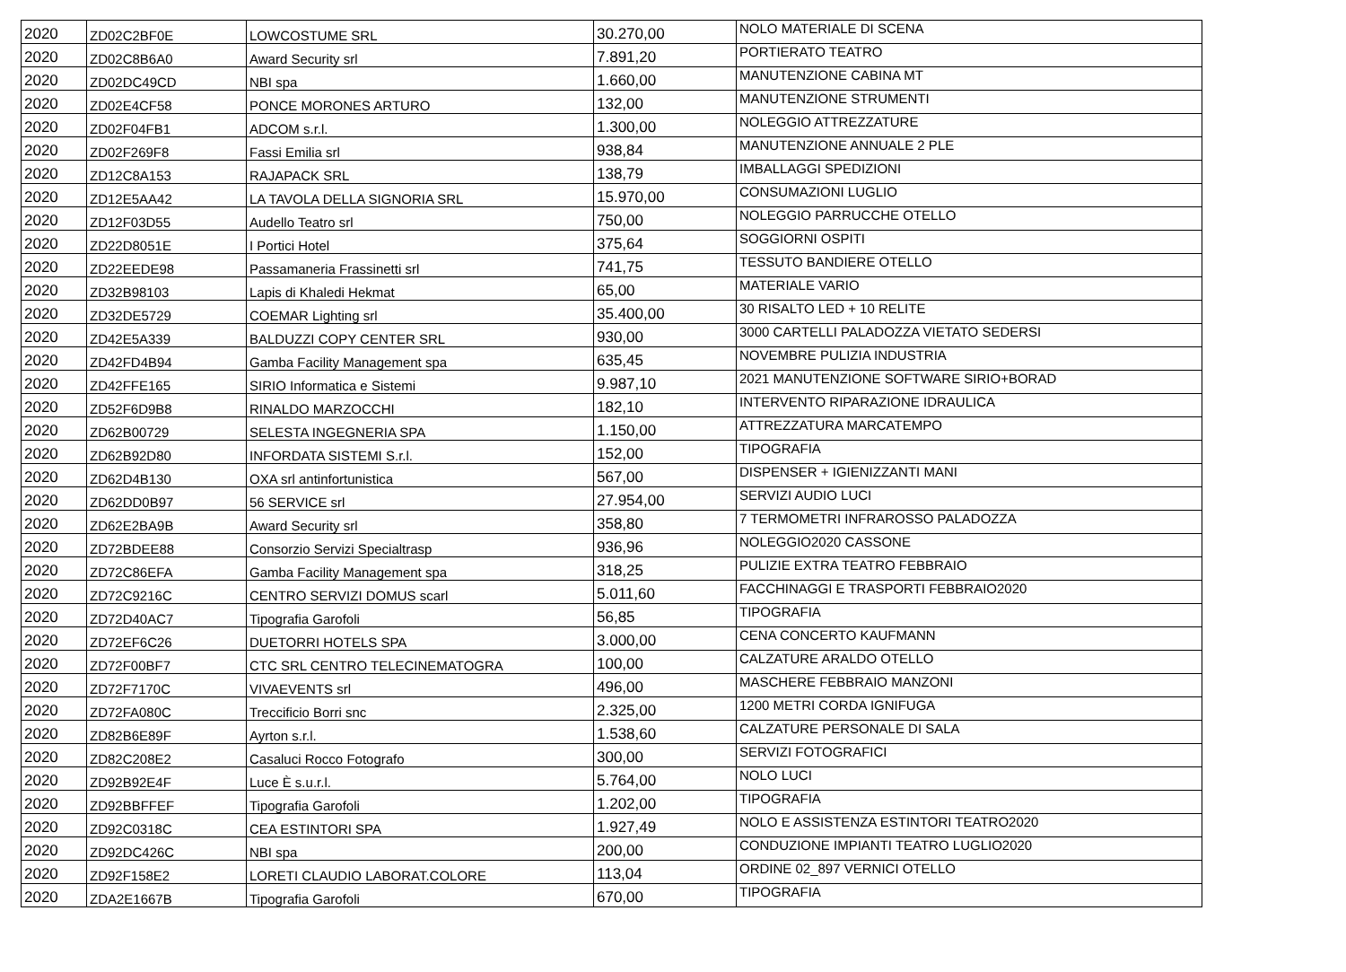| 2020 | ZD02C2BF0E | LOWCOSTUME SRL | 30.270,00 | NOLO MATERIALE DI SCENA |
| 2020 | ZD02C8B6A0 | Award Security srl | 7.891,20 | PORTIERATO TEATRO |
| 2020 | ZD02DC49CD | NBI spa | 1.660,00 | MANUTENZIONE CABINA MT |
| 2020 | ZD02E4CF58 | PONCE MORONES ARTURO | 132,00 | MANUTENZIONE STRUMENTI |
| 2020 | ZD02F04FB1 | ADCOM s.r.l. | 1.300,00 | NOLEGGIO ATTREZZATURE |
| 2020 | ZD02F269F8 | Fassi Emilia srl | 938,84 | MANUTENZIONE ANNUALE 2 PLE |
| 2020 | ZD12C8A153 | RAJAPACK SRL | 138,79 | IMBALLAGGI SPEDIZIONI |
| 2020 | ZD12E5AA42 | LA TAVOLA DELLA SIGNORIA SRL | 15.970,00 | CONSUMAZIONI LUGLIO |
| 2020 | ZD12F03D55 | Audello Teatro srl | 750,00 | NOLEGGIO PARRUCCHE OTELLO |
| 2020 | ZD22D8051E | I Portici Hotel | 375,64 | SOGGIORNI OSPITI |
| 2020 | ZD22EEDE98 | Passamaneria Frassinetti srl | 741,75 | TESSUTO BANDIERE OTELLO |
| 2020 | ZD32B98103 | Lapis di Khaledi Hekmat | 65,00 | MATERIALE VARIO |
| 2020 | ZD32DE5729 | COEMAR Lighting srl | 35.400,00 | 30 RISALTO LED + 10 RELITE |
| 2020 | ZD42E5A339 | BALDUZZI COPY CENTER SRL | 930,00 | 3000 CARTELLI PALADOZZA VIETATO SEDERSI |
| 2020 | ZD42FD4B94 | Gamba Facility Management spa | 635,45 | NOVEMBRE PULIZIA INDUSTRIA |
| 2020 | ZD42FFE165 | SIRIO Informatica e Sistemi | 9.987,10 | 2021 MANUTENZIONE SOFTWARE SIRIO+BORAD |
| 2020 | ZD52F6D9B8 | RINALDO MARZOCCHI | 182,10 | INTERVENTO RIPARAZIONE IDRAULICA |
| 2020 | ZD62B00729 | SELESTA INGEGNERIA SPA | 1.150,00 | ATTREZZATURA MARCATEMPO |
| 2020 | ZD62B92D80 | INFORDATA SISTEMI S.r.l. | 152,00 | TIPOGRAFIA |
| 2020 | ZD62D4B130 | OXA srl antinfortunistica | 567,00 | DISPENSER + IGIENIZZANTI MANI |
| 2020 | ZD62DD0B97 | 56 SERVICE srl | 27.954,00 | SERVIZI AUDIO LUCI |
| 2020 | ZD62E2BA9B | Award Security srl | 358,80 | 7 TERMOMETRI INFRAROSSO PALADOZZA |
| 2020 | ZD72BDEE88 | Consorzio Servizi Specialtrasp | 936,96 | NOLEGGIO2020 CASSONE |
| 2020 | ZD72C86EFA | Gamba Facility Management spa | 318,25 | PULIZIE EXTRA TEATRO FEBBRAIO |
| 2020 | ZD72C9216C | CENTRO SERVIZI DOMUS scarl | 5.011,60 | FACCHINAGGI E TRASPORTI FEBBRAIO2020 |
| 2020 | ZD72D40AC7 | Tipografia Garofoli | 56,85 | TIPOGRAFIA |
| 2020 | ZD72EF6C26 | DUETORRI HOTELS SPA | 3.000,00 | CENA CONCERTO KAUFMANN |
| 2020 | ZD72F00BF7 | CTC SRL CENTRO TELECINEMATOGRA | 100,00 | CALZATURE ARALDO OTELLO |
| 2020 | ZD72F7170C | VIVAEVENTS srl | 496,00 | MASCHERE FEBBRAIO MANZONI |
| 2020 | ZD72FA080C | Treccificio Borri snc | 2.325,00 | 1200 METRI CORDA IGNIFUGA |
| 2020 | ZD82B6E89F | Ayrton s.r.l. | 1.538,60 | CALZATURE PERSONALE DI SALA |
| 2020 | ZD82C208E2 | Casaluci Rocco Fotografo | 300,00 | SERVIZI FOTOGRAFICI |
| 2020 | ZD92B92E4F | Luce È s.u.r.l. | 5.764,00 | NOLO LUCI |
| 2020 | ZD92BBFFEF | Tipografia Garofoli | 1.202,00 | TIPOGRAFIA |
| 2020 | ZD92C0318C | CEA ESTINTORI SPA | 1.927,49 | NOLO E ASSISTENZA ESTINTORI TEATRO2020 |
| 2020 | ZD92DC426C | NBI spa | 200,00 | CONDUZIONE IMPIANTI TEATRO LUGLIO2020 |
| 2020 | ZD92F158E2 | LORETI CLAUDIO LABORAT.COLORE | 113,04 | ORDINE 02_897 VERNICI OTELLO |
| 2020 | ZDA2E1667B | Tipografia Garofoli | 670,00 | TIPOGRAFIA |